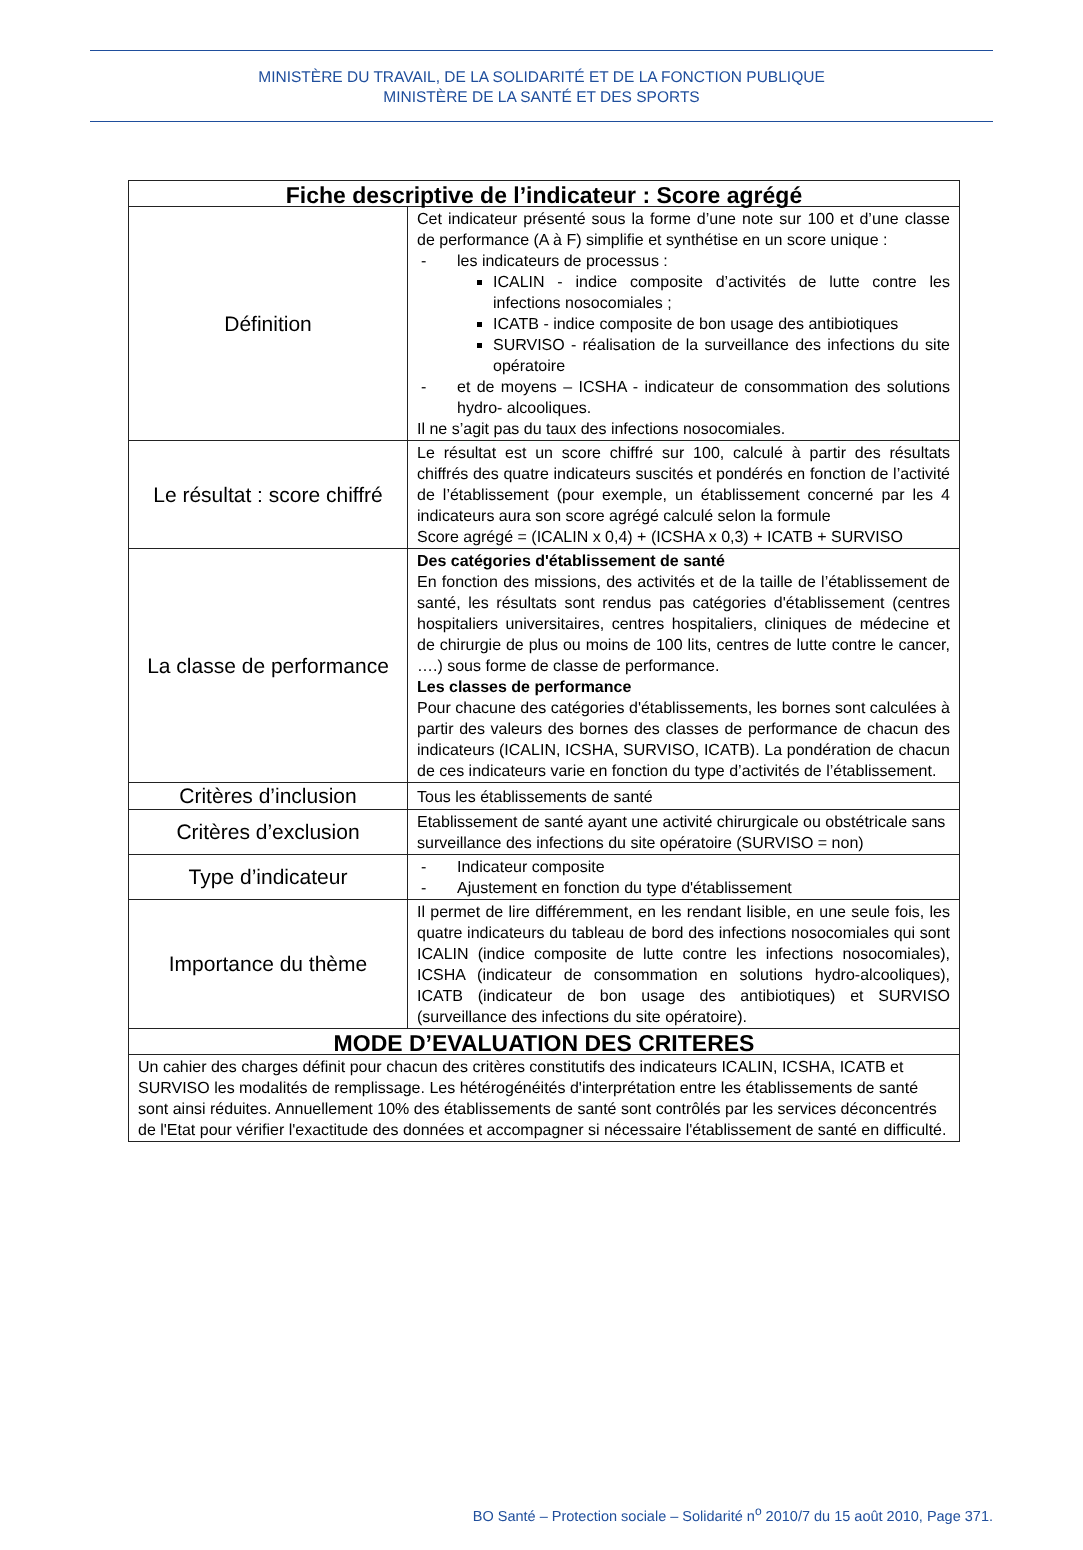MINISTÈRE DU TRAVAIL, DE LA SOLIDARITÉ ET DE LA FONCTION PUBLIQUE
MINISTÈRE DE LA SANTÉ ET DES SPORTS
| Fiche descriptive de l’indicateur : Score agrégé | |
| --- | --- |
| Définition | Cet indicateur présenté sous la forme d’une note sur 100 et d’une classe de performance (A à F) simplifie et synthétise en un score unique : - les indicateurs de processus : ICALIN - indice composite d’activités de lutte contre les infections nosocomiales ; ICATB - indice composite de bon usage des antibiotiques SURVISO - réalisation de la surveillance des infections du site opératoire - et de moyens – ICSHA - indicateur de consommation des solutions hydro- alcooliques. Il ne s’agit pas du taux des infections nosocomiales. |
| Le résultat : score chiffré | Le résultat est un score chiffré sur 100, calculé à partir des résultats chiffrés des quatre indicateurs suscités et pondérés en fonction de l’activité de l’établissement (pour exemple, un établissement concerné par les 4 indicateurs aura son score agrégé calculé selon la formule Score agrégé = (ICALIN x 0,4) + (ICSHA x 0,3) + ICATB + SURVISO |
| La classe de performance | Des catégories d'établissement de santé En fonction des missions, des activités et de la taille de l’établissement de santé, les résultats sont rendus pas catégories d'établissement (centres hospitaliers universitaires, centres hospitaliers, cliniques de médecine et de chirurgie de plus ou moins de 100 lits, centres de lutte contre le cancer, ….) sous forme de classe de performance. Les classes de performance Pour chacune des catégories d'établissements, les bornes sont calculées à partir des valeurs des bornes des classes de performance de chacun des indicateurs (ICALIN, ICSHA, SURVISO, ICATB). La pondération de chacun de ces indicateurs varie en fonction du type d’activités de l’établissement. |
| Critères d’inclusion | Tous les établissements de santé |
| Critères d’exclusion | Etablissement de santé ayant une activité chirurgicale ou obstétricale sans surveillance des infections du site opératoire (SURVISO = non) |
| Type d’indicateur | - Indicateur composite - Ajustement en fonction du type d'établissement |
| Importance du thème | Il permet de lire différemment, en les rendant lisible, en une seule fois, les quatre indicateurs du tableau de bord des infections nosocomiales qui sont ICALIN (indice composite de lutte contre les infections nosocomiales), ICSHA (indicateur de consommation en solutions hydro-alcooliques), ICATB (indicateur de bon usage des antibiotiques) et SURVISO (surveillance des infections du site opératoire). |
| MODE D’EVALUATION DES CRITERES | |
| Un cahier des charges définit pour chacun des critères constitutifs des indicateurs ICALIN, ICSHA, ICATB et SURVISO les modalités de remplissage. Les hétérogénéités d'interprétation entre les établissements de santé sont ainsi réduites. Annuellement 10% des établissements de santé sont contrôlés par les services déconcentrés de l'Etat pour vérifier l'exactitude des données et accompagner si nécessaire l'établissement de santé en difficulté. | |
BO Santé – Protection sociale – Solidarité n<sup>o</sup> 2010/7 du 15 août 2010, Page 371.